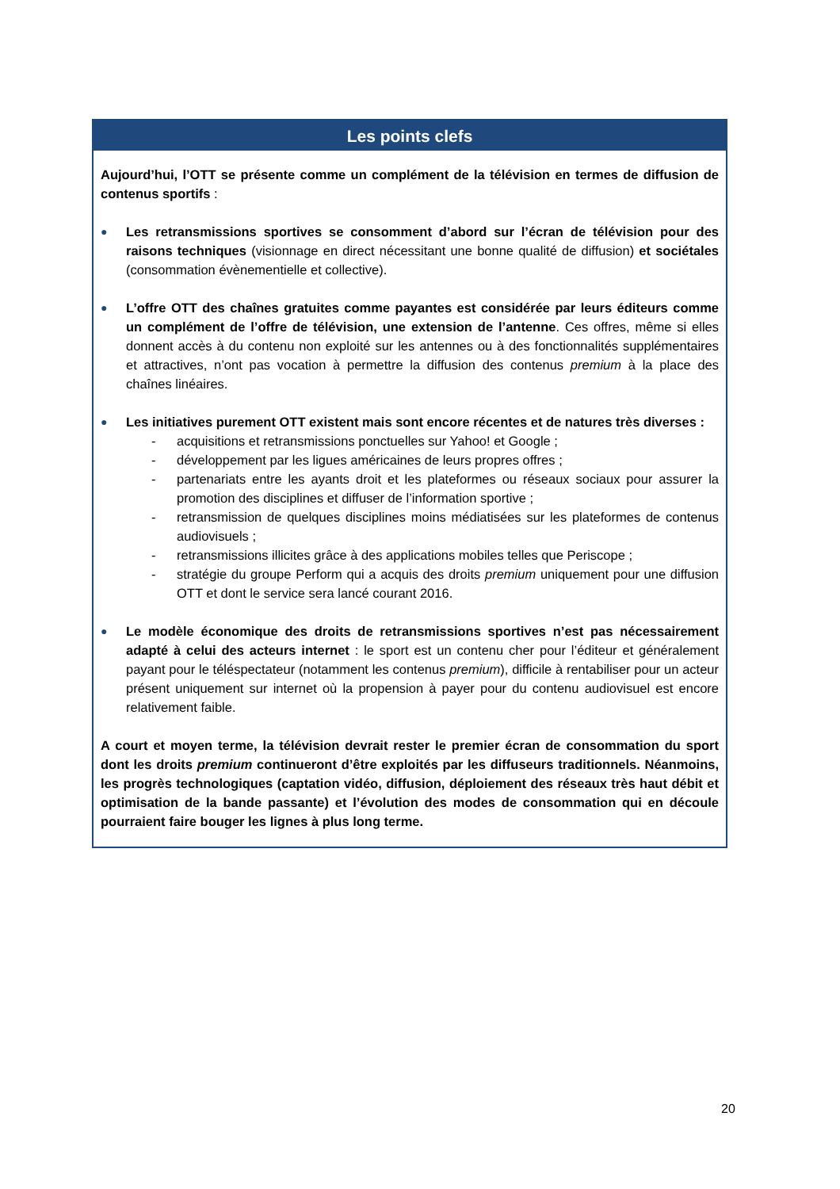Les points clefs
Aujourd’hui, l’OTT se présente comme un complément de la télévision en termes de diffusion de contenus sportifs :
●
Les retransmissions sportives se consomment d’abord sur l’écran de télévision pour des raisons techniques (visionnage en direct nécessitant une bonne qualité de diffusion) et sociétales (consommation évènementielle et collective).
●
L’offre OTT des chaînes gratuites comme payantes est considérée par leurs éditeurs comme un complément de l’offre de télévision, une extension de l’antenne. Ces offres, même si elles donnent accès à du contenu non exploité sur les antennes ou à des fonctionnalités supplémentaires et attractives, n’ont pas vocation à permettre la diffusion des contenus premium à la place des chaînes linéaires.
●
Les initiatives purement OTT existent mais sont encore récentes et de natures très diverses :
- acquisitions et retransmissions ponctuelles sur Yahoo! et Google ;
- développement par les ligues américaines de leurs propres offres ;
- partenariats entre les ayants droit et les plateformes ou réseaux sociaux pour assurer la promotion des disciplines et diffuser de l’information sportive ;
- retransmission de quelques disciplines moins médiatisées sur les plateformes de contenus audiovisuels ;
- retransmissions illicites grâce à des applications mobiles telles que Periscope ;
- stratégie du groupe Perform qui a acquis des droits premium uniquement pour une diffusion OTT et dont le service sera lancé courant 2016.
●
Le modèle économique des droits de retransmissions sportives n’est pas nécessairement adapté à celui des acteurs internet : le sport est un contenu cher pour l’éditeur et généralement payant pour le téléspectateur (notamment les contenus premium), difficile à rentabiliser pour un acteur présent uniquement sur internet où la propension à payer pour du contenu audiovisuel est encore relativement faible.
A court et moyen terme, la télévision devrait rester le premier écran de consommation du sport dont les droits premium continueront d’être exploités par les diffuseurs traditionnels. Néanmoins, les progrès technologiques (captation vidéo, diffusion, déploiement des réseaux très haut débit et optimisation de la bande passante) et l’évolution des modes de consommation qui en découle pourraient faire bouger les lignes à plus long terme.
20